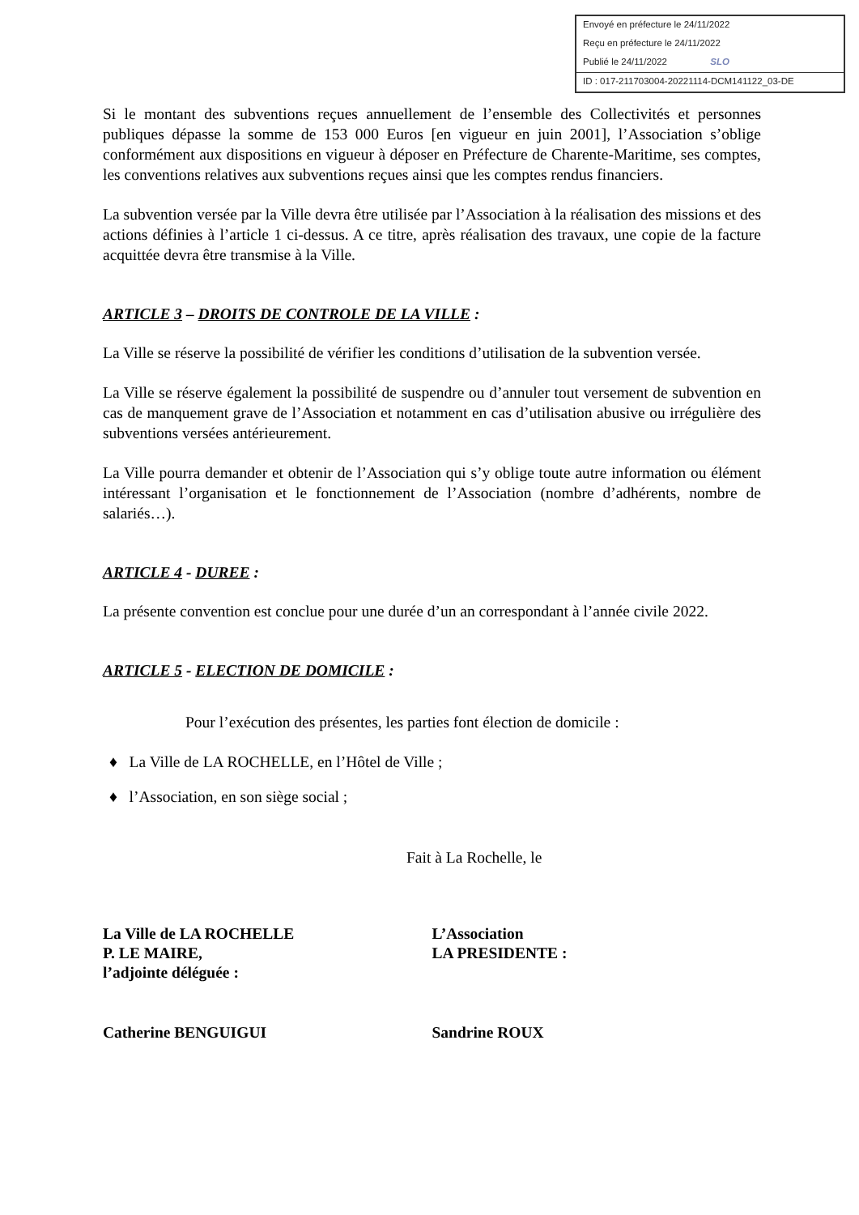Envoyé en préfecture le 24/11/2022
Reçu en préfecture le 24/11/2022
Publié le 24/11/2022 SLO
ID : 017-211703004-20221114-DCM141122_03-DE
Si le montant des subventions reçues annuellement de l’ensemble des Collectivités et personnes publiques dépasse la somme de 153 000 Euros [en vigueur en juin 2001], l’Association s’oblige conformément aux dispositions en vigueur à déposer en Préfecture de Charente-Maritime, ses comptes, les conventions relatives aux subventions reçues ainsi que les comptes rendus financiers.
La subvention versée par la Ville devra être utilisée par l’Association à la réalisation des missions et des actions définies à l’article 1 ci-dessus. A ce titre, après réalisation des travaux, une copie de la facture acquittée devra être transmise à la Ville.
ARTICLE 3 – DROITS DE CONTROLE DE LA VILLE :
La Ville se réserve la possibilité de vérifier les conditions d’utilisation de la subvention versée.
La Ville se réserve également la possibilité de suspendre ou d’annuler tout versement de subvention en cas de manquement grave de l’Association et notamment en cas d’utilisation abusive ou irrégulière des subventions versées antérieurement.
La Ville pourra demander et obtenir de l’Association qui s’y oblige toute autre information ou élément intéressant l’organisation et le fonctionnement de l’Association (nombre d’adhérents, nombre de salariés…).
ARTICLE 4 - DUREE :
La présente convention est conclue pour une durée d’un an correspondant à l’année civile 2022.
ARTICLE 5 - ELECTION DE DOMICILE :
Pour l’exécution des présentes, les parties font élection de domicile :
♦ La Ville de LA ROCHELLE, en l’Hôtel de Ville ;
♦ l’Association, en son siège social ;
Fait à La Rochelle, le
La Ville de LA ROCHELLE
P. LE MAIRE,
l’adjointe déléguée :
L’Association
LA PRESIDENTE :
Catherine BENGUIGUI Sandrine ROUX